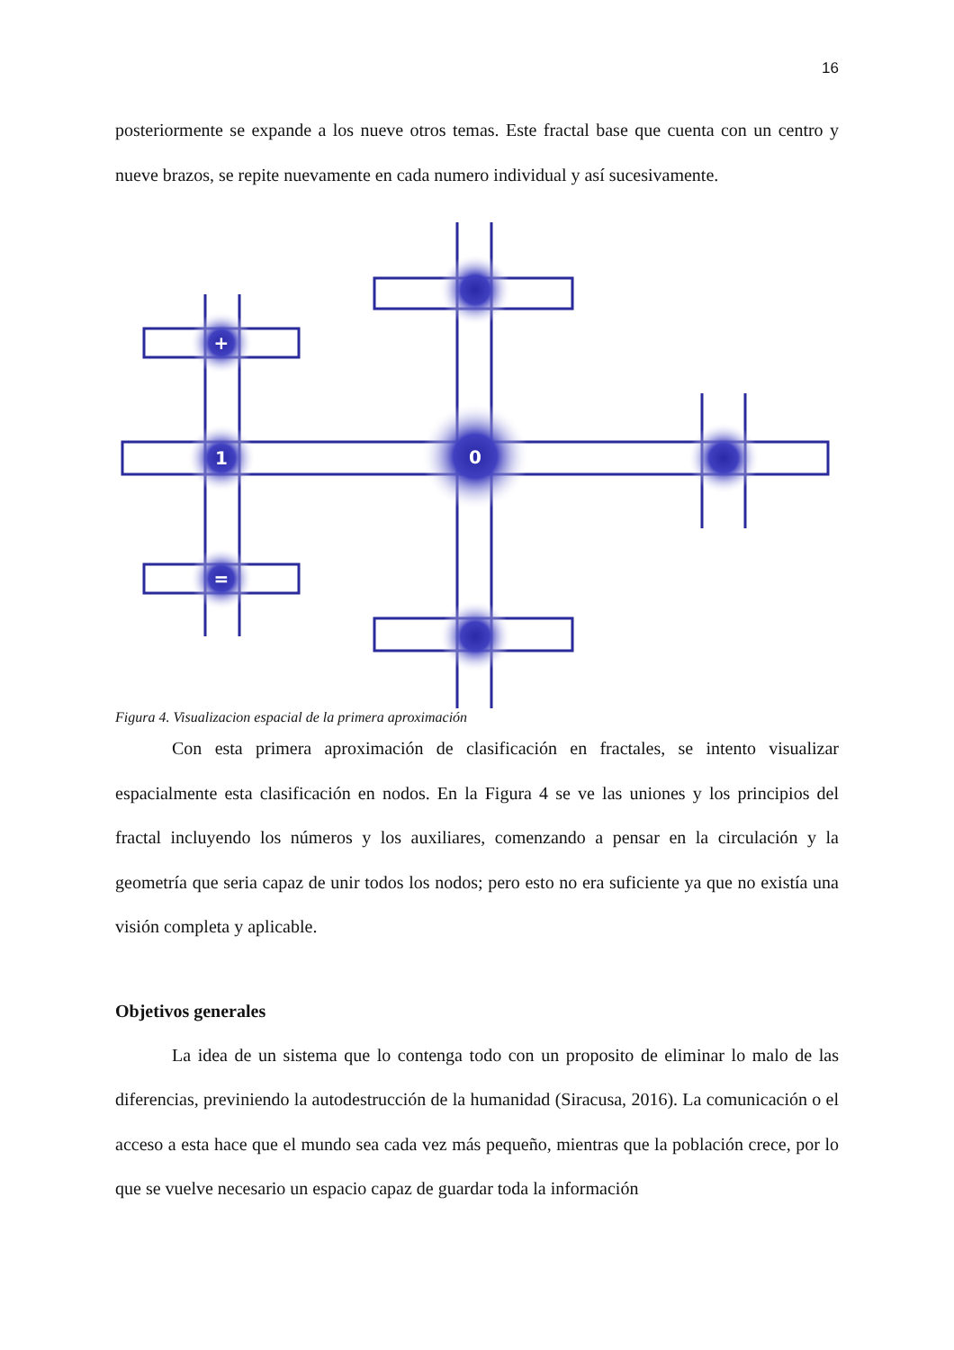16
posteriormente se expande a los nueve otros temas. Este fractal base que cuenta con un centro y nueve brazos, se repite nuevamente en cada numero individual y así sucesivamente.
0
+
1
=
Figura 4. Visualizacion espacial de la primera aproximación
Con esta primera aproximación de clasificación en fractales, se intento visualizar espacialmente esta clasificación en nodos. En la Figura 4 se ve las uniones y los principios del fractal incluyendo los números y los auxiliares, comenzando a pensar en la circulación y la geometría que seria capaz de unir todos los nodos; pero esto no era suficiente ya que no existía una visión completa y aplicable.
Objetivos generales
La idea de un sistema que lo contenga todo con un proposito de eliminar lo malo de las diferencias, previniendo la autodestrucción de la humanidad (Siracusa, 2016). La comunicación o el acceso a esta hace que el mundo sea cada vez más pequeño, mientras que la población crece, por lo que se vuelve necesario un espacio capaz de guardar toda la información